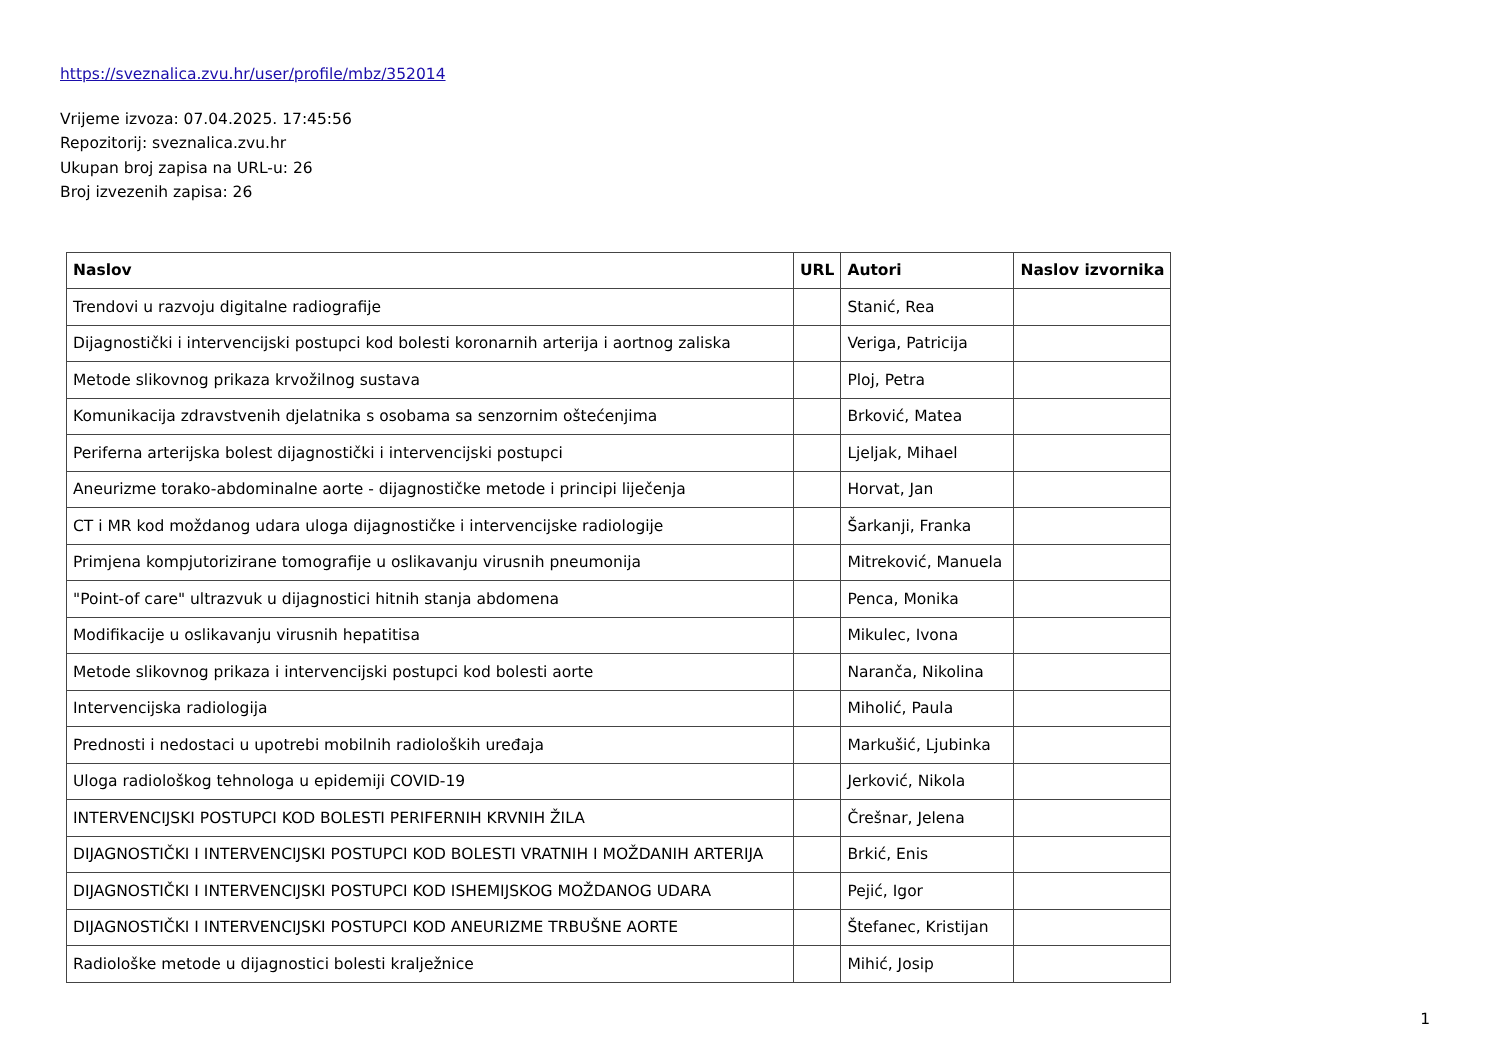https://sveznalica.zvu.hr/user/profile/mbz/352014
Vrijeme izvoza: 07.04.2025. 17:45:56
Repozitorij: sveznalica.zvu.hr
Ukupan broj zapisa na URL-u: 26
Broj izvezenih zapisa: 26
| Naslov | URL | Autori | Naslov izvornika |
| --- | --- | --- | --- |
| Trendovi u razvoju digitalne radiografije | | Stanić, Rea | |
| Dijagnostički i intervencijski postupci kod bolesti koronarnih arterija i aortnog zaliska | | Veriga, Patricija | |
| Metode slikovnog prikaza krvožilnog sustava | | Ploj, Petra | |
| Komunikacija zdravstvenih djelatnika s osobama sa senzornim oštećenjima | | Brković, Matea | |
| Periferna arterijska bolest dijagnostički i intervencijski postupci | | Ljeljak, Mihael | |
| Aneurizme torako-abdominalne aorte - dijagnostičke metode i principi liječenja | | Horvat, Jan | |
| CT i MR kod moždanog udara uloga dijagnostičke i intervencijske radiologije | | Šarkanji, Franka | |
| Primjena kompjutorizirane tomografije u oslikavanju virusnih pneumonija | | Mitreković, Manuela | |
| "Point-of care" ultrazvuk u dijagnostici hitnih stanja abdomena | | Penca, Monika | |
| Modifikacije u oslikavanju virusnih hepatitisa | | Mikulec, Ivona | |
| Metode slikovnog prikaza i intervencijski postupci kod bolesti aorte | | Naranča, Nikolina | |
| Intervencijska radiologija | | Miholić, Paula | |
| Prednosti i nedostaci u upotrebi mobilnih radioloških uređaja | | Markušić, Ljubinka | |
| Uloga radiološkog tehnologa u epidemiji COVID-19 | | Jerković, Nikola | |
| INTERVENCIJSKI POSTUPCI KOD BOLESTI PERIFERNIH KRVNIH ŽILA | | Črešnar, Jelena | |
| DIJAGNOSTIČKI I INTERVENCIJSKI POSTUPCI KOD BOLESTI VRATNIH I MOŽDANIH ARTERIJA | | Brkić, Enis | |
| DIJAGNOSTIČKI I INTERVENCIJSKI POSTUPCI KOD ISHEMIJSKOG MOŽDANOG UDARA | | Pejić, Igor | |
| DIJAGNOSTIČKI I INTERVENCIJSKI POSTUPCI KOD ANEURIZME TRBUŠNE AORTE | | Štefanec, Kristijan | |
| Radiološke metode u dijagnostici bolesti kralježnice | | Mihić, Josip | |
1